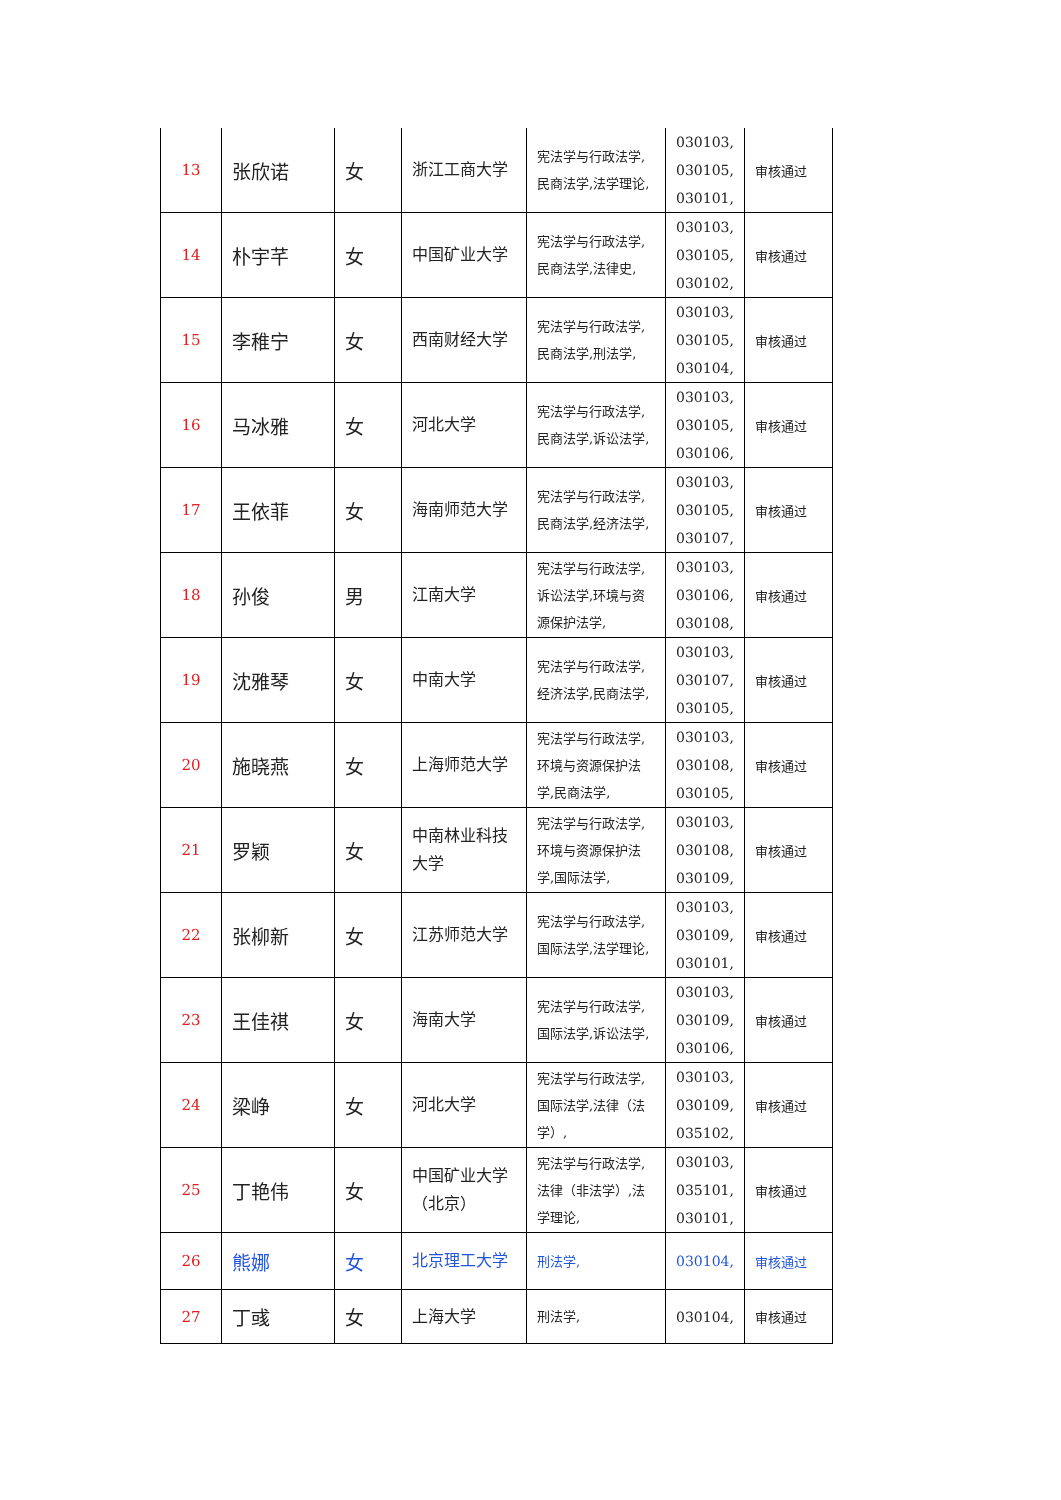| 13 | 张欣诺 | 女 | 浙江工商大学 | 宪法学与行政法学,民商法学,法学理论, | 030103, 030105, 030101, | 审核通过 |
| 14 | 朴宇芊 | 女 | 中国矿业大学 | 宪法学与行政法学,民商法学,法律史, | 030103, 030105, 030102, | 审核通过 |
| 15 | 李稚宁 | 女 | 西南财经大学 | 宪法学与行政法学,民商法学,刑法学, | 030103, 030105, 030104, | 审核通过 |
| 16 | 马冰雅 | 女 | 河北大学 | 宪法学与行政法学,民商法学,诉讼法学, | 030103, 030105, 030106, | 审核通过 |
| 17 | 王依菲 | 女 | 海南师范大学 | 宪法学与行政法学,民商法学,经济法学, | 030103, 030105, 030107, | 审核通过 |
| 18 | 孙俊 | 男 | 江南大学 | 宪法学与行政法学,诉讼法学,环境与资源保护法学, | 030103, 030106, 030108, | 审核通过 |
| 19 | 沈雅琴 | 女 | 中南大学 | 宪法学与行政法学,经济法学,民商法学, | 030103, 030107, 030105, | 审核通过 |
| 20 | 施晓燕 | 女 | 上海师范大学 | 宪法学与行政法学,环境与资源保护法学,民商法学, | 030103, 030108, 030105, | 审核通过 |
| 21 | 罗颖 | 女 | 中南林业科技大学 | 宪法学与行政法学,环境与资源保护法学,国际法学, | 030103, 030108, 030109, | 审核通过 |
| 22 | 张柳新 | 女 | 江苏师范大学 | 宪法学与行政法学,国际法学,法学理论, | 030103, 030109, 030101, | 审核通过 |
| 23 | 王佳祺 | 女 | 海南大学 | 宪法学与行政法学,国际法学,诉讼法学, | 030103, 030109, 030106, | 审核通过 |
| 24 | 梁峥 | 女 | 河北大学 | 宪法学与行政法学,国际法学,法律（法学）, | 030103, 030109, 035102, | 审核通过 |
| 25 | 丁艳伟 | 女 | 中国矿业大学（北京） | 宪法学与行政法学,法律（非法学）,法学理论, | 030103, 035101, 030101, | 审核通过 |
| 26 | 熊娜 | 女 | 北京理工大学 | 刑法学, | 030104, | 审核通过 |
| 27 | 丁彧 | 女 | 上海大学 | 刑法学, | 030104, | 审核通过 |